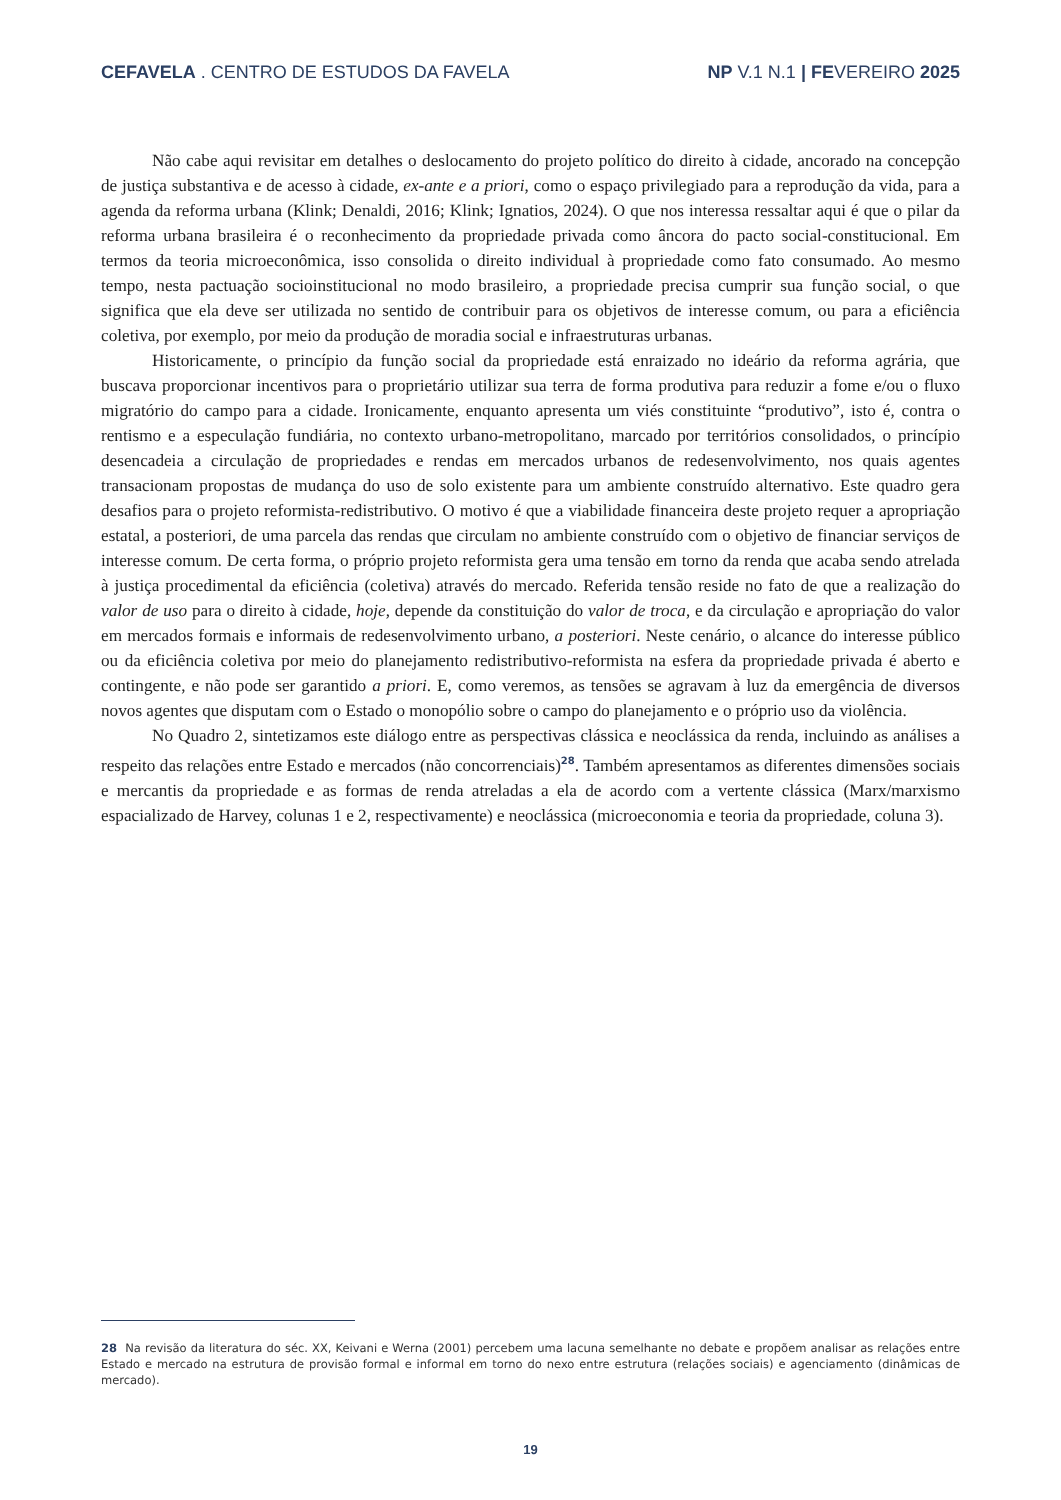CEFAVELA . CENTRO DE ESTUDOS DA FAVELA NP V.1 N.1 | FEVEREIRO 2025
Não cabe aqui revisitar em detalhes o deslocamento do projeto político do direito à cidade, ancorado na concepção de justiça substantiva e de acesso à cidade, ex-ante e a priori, como o espaço privilegiado para a reprodução da vida, para a agenda da reforma urbana (Klink; Denaldi, 2016; Klink; Ignatios, 2024). O que nos interessa ressaltar aqui é que o pilar da reforma urbana brasileira é o reconhecimento da propriedade privada como âncora do pacto social-constitucional. Em termos da teoria microeconômica, isso consolida o direito individual à propriedade como fato consumado. Ao mesmo tempo, nesta pactuação socioinstitucional no modo brasileiro, a propriedade precisa cumprir sua função social, o que significa que ela deve ser utilizada no sentido de contribuir para os objetivos de interesse comum, ou para a eficiência coletiva, por exemplo, por meio da produção de moradia social e infraestruturas urbanas.
Historicamente, o princípio da função social da propriedade está enraizado no ideário da reforma agrária, que buscava proporcionar incentivos para o proprietário utilizar sua terra de forma produtiva para reduzir a fome e/ou o fluxo migratório do campo para a cidade. Ironicamente, enquanto apresenta um viés constituinte “produtivo”, isto é, contra o rentismo e a especulação fundiária, no contexto urbano-metropolitano, marcado por territórios consolidados, o princípio desencadeia a circulação de propriedades e rendas em mercados urbanos de redesenvolvimento, nos quais agentes transacionam propostas de mudança do uso de solo existente para um ambiente construído alternativo. Este quadro gera desafios para o projeto reformista-redistributivo. O motivo é que a viabilidade financeira deste projeto requer a apropriação estatal, a posteriori, de uma parcela das rendas que circulam no ambiente construído com o objetivo de financiar serviços de interesse comum. De certa forma, o próprio projeto reformista gera uma tensão em torno da renda que acaba sendo atrelada à justiça procedimental da eficiência (coletiva) através do mercado. Referida tensão reside no fato de que a realização do valor de uso para o direito à cidade, hoje, depende da constituição do valor de troca, e da circulação e apropriação do valor em mercados formais e informais de redesenvolvimento urbano, a posteriori. Neste cenário, o alcance do interesse público ou da eficiência coletiva por meio do planejamento redistributivo-reformista na esfera da propriedade privada é aberto e contingente, e não pode ser garantido a priori. E, como veremos, as tensões se agravam à luz da emergência de diversos novos agentes que disputam com o Estado o monopólio sobre o campo do planejamento e o próprio uso da violência.
No Quadro 2, sintetizamos este diálogo entre as perspectivas clássica e neoclássica da renda, incluindo as análises a respeito das relações entre Estado e mercados (não concorrenciais)<sup>28</sup>. Também apresentamos as diferentes dimensões sociais e mercantis da propriedade e as formas de renda atreladas a ela de acordo com a vertente clássica (Marx/marxismo espacializado de Harvey, colunas 1 e 2, respectivamente) e neoclássica (microeconomia e teoria da propriedade, coluna 3).
28 Na revisão da literatura do séc. XX, Keivani e Werna (2001) percebem uma lacuna semelhante no debate e propõem analisar as relações entre Estado e mercado na estrutura de provisão formal e informal em torno do nexo entre estrutura (relações sociais) e agenciamento (dinâmicas de mercado).
19